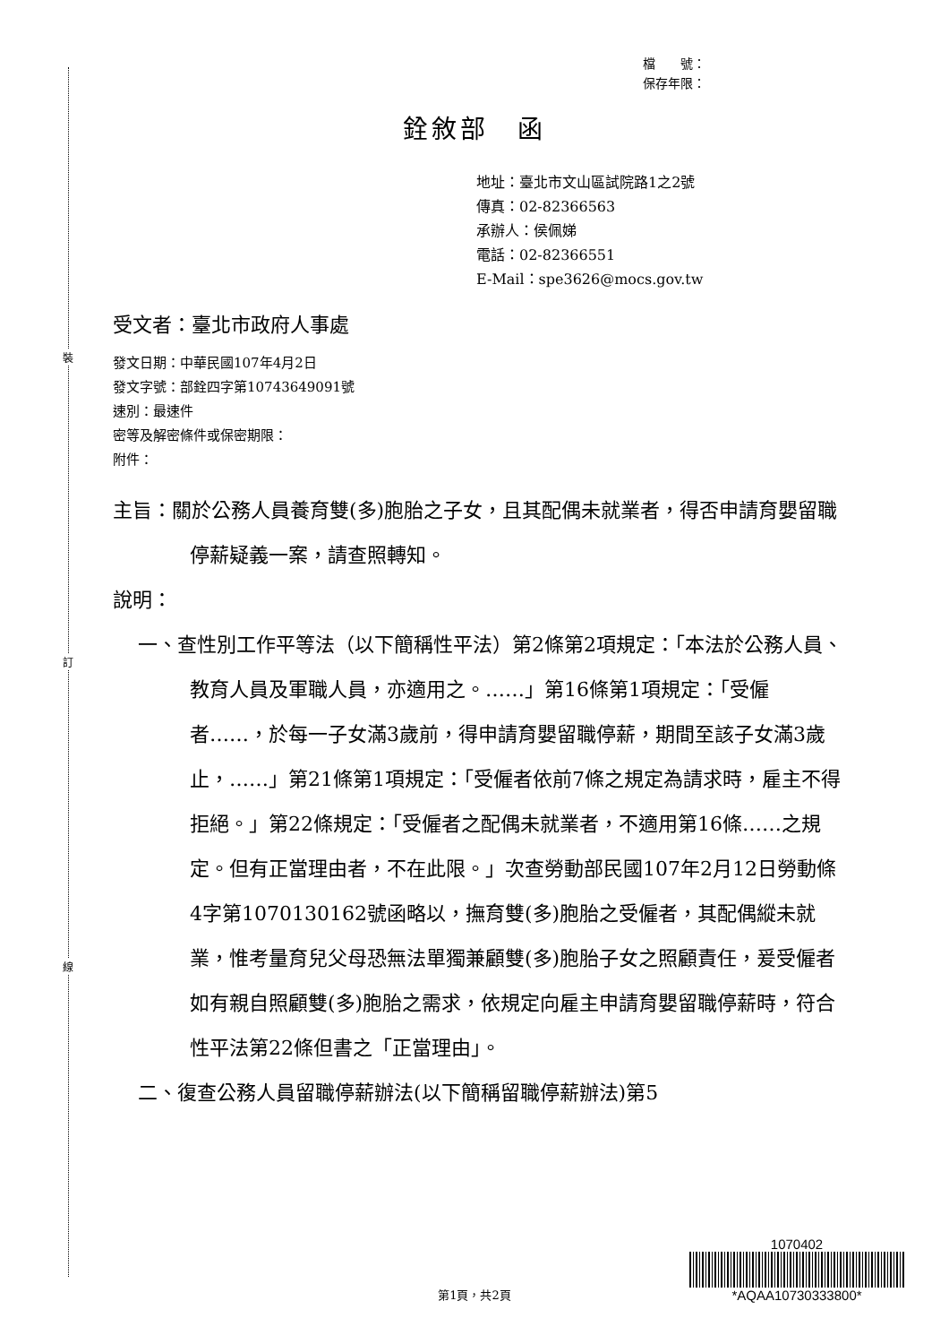裝
訂
線
檔　　號：
保存年限：
銓敘部　函
地址：臺北市文山區試院路1之2號
傳真：02-82366563
承辦人：侯佩娣
電話：02-82366551
E-Mail：spe3626@mocs.gov.tw
受文者：臺北市政府人事處
發文日期：中華民國107年4月2日
發文字號：部銓四字第10743649091號
速別：最速件
密等及解密條件或保密期限：
附件：
主旨：關於公務人員養育雙(多)胞胎之子女，且其配偶未就業者，得否申請育嬰留職停薪疑義一案，請查照轉知。
說明：
一、查性別工作平等法（以下簡稱性平法）第2條第2項規定：「本法於公務人員、教育人員及軍職人員，亦適用之。……」第16條第1項規定：「受僱者……，於每一子女滿3歲前，得申請育嬰留職停薪，期間至該子女滿3歲止，……」第21條第1項規定：「受僱者依前7條之規定為請求時，雇主不得拒絕。」第22條規定：「受僱者之配偶未就業者，不適用第16條……之規定。但有正當理由者，不在此限。」次查勞動部民國107年2月12日勞動條4字第1070130162號函略以，撫育雙(多)胞胎之受僱者，其配偶縱未就業，惟考量育兒父母恐無法單獨兼顧雙(多)胞胎子女之照顧責任，爰受僱者如有親自照顧雙(多)胞胎之需求，依規定向雇主申請育嬰留職停薪時，符合性平法第22條但書之「正當理由」。
二、復查公務人員留職停薪辦法(以下簡稱留職停薪辦法)第5
1070402
*AQAA10730333800*
第1頁，共2頁